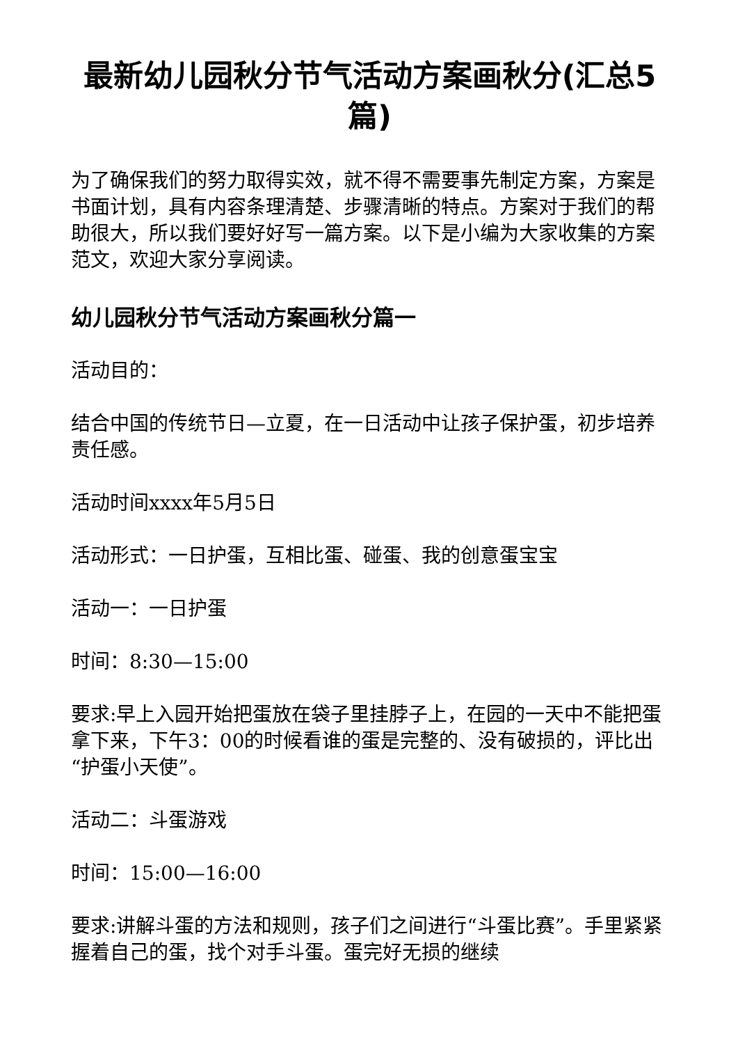最新幼儿园秋分节气活动方案画秋分(汇总5篇)
为了确保我们的努力取得实效，就不得不需要事先制定方案，方案是书面计划，具有内容条理清楚、步骤清晰的特点。方案对于我们的帮助很大，所以我们要好好写一篇方案。以下是小编为大家收集的方案范文，欢迎大家分享阅读。
幼儿园秋分节气活动方案画秋分篇一
活动目的：
结合中国的传统节日—立夏，在一日活动中让孩子保护蛋，初步培养责任感。
活动时间xxxx年5月5日
活动形式：一日护蛋，互相比蛋、碰蛋、我的创意蛋宝宝
活动一：一日护蛋
时间：8:30—15:00
要求:早上入园开始把蛋放在袋子里挂脖子上，在园的一天中不能把蛋拿下来，下午3：00的时候看谁的蛋是完整的、没有破损的，评比出“护蛋小天使”。
活动二：斗蛋游戏
时间：15:00—16:00
要求:讲解斗蛋的方法和规则，孩子们之间进行“斗蛋比赛”。手里紧紧握着自己的蛋，找个对手斗蛋。蛋完好无损的继续